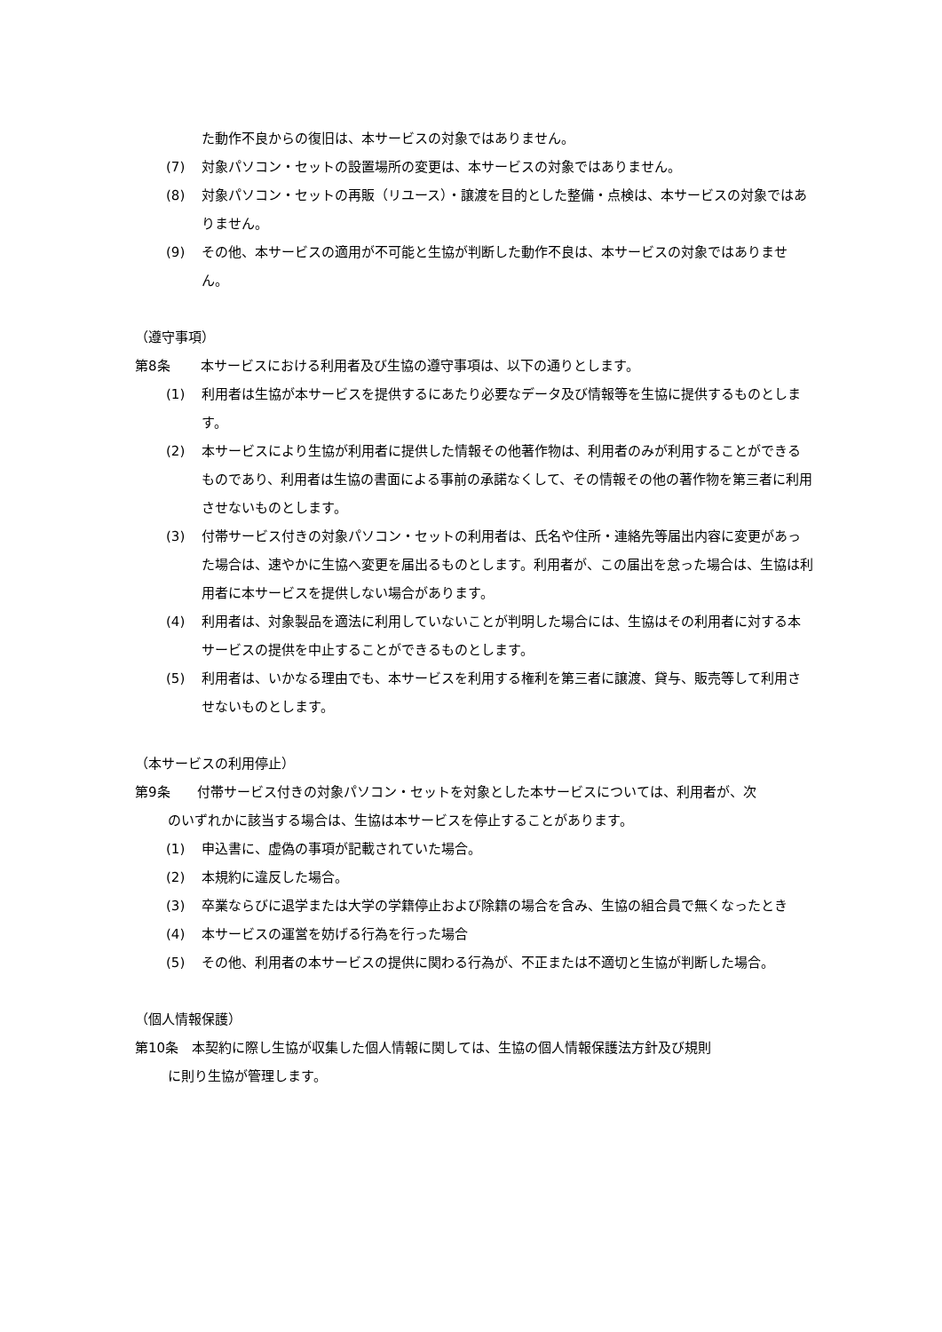た動作不良からの復旧は、本サービスの対象ではありません。
(7) 対象パソコン・セットの設置場所の変更は、本サービスの対象ではありません。
(8) 対象パソコン・セットの再販（リユース）・譲渡を目的とした整備・点検は、本サービスの対象ではありません。
(9) その他、本サービスの適用が不可能と生協が判断した動作不良は、本サービスの対象ではありません。
（遵守事項）
第8条 本サービスにおける利用者及び生協の遵守事項は、以下の通りとします。
(1) 利用者は生協が本サービスを提供するにあたり必要なデータ及び情報等を生協に提供するものとします。
(2) 本サービスにより生協が利用者に提供した情報その他著作物は、利用者のみが利用することができるものであり、利用者は生協の書面による事前の承諾なくして、その情報その他の著作物を第三者に利用させないものとします。
(3) 付帯サービス付きの対象パソコン・セットの利用者は、氏名や住所・連絡先等届出内容に変更があった場合は、速やかに生協へ変更を届出るものとします。利用者が、この届出を怠った場合は、生協は利用者に本サービスを提供しない場合があります。
(4) 利用者は、対象製品を適法に利用していないことが判明した場合には、生協はその利用者に対する本サービスの提供を中止することができるものとします。
(5) 利用者は、いかなる理由でも、本サービスを利用する権利を第三者に譲渡、貸与、販売等して利用させないものとします。
（本サービスの利用停止）
第9条　　付帯サービス付きの対象パソコン・セットを対象とした本サービスについては、利用者が、次
のいずれかに該当する場合は、生協は本サービスを停止することがあります。
(1) 申込書に、虚偽の事項が記載されていた場合。
(2) 本規約に違反した場合。
(3) 卒業ならびに退学または大学の学籍停止および除籍の場合を含み、生協の組合員で無くなったとき
(4) 本サービスの運営を妨げる行為を行った場合
(5) その他、利用者の本サービスの提供に関わる行為が、不正または不適切と生協が判断した場合。
（個人情報保護）
第10条　本契約に際し生協が収集した個人情報に関しては、生協の個人情報保護法方針及び規則
に則り生協が管理します。